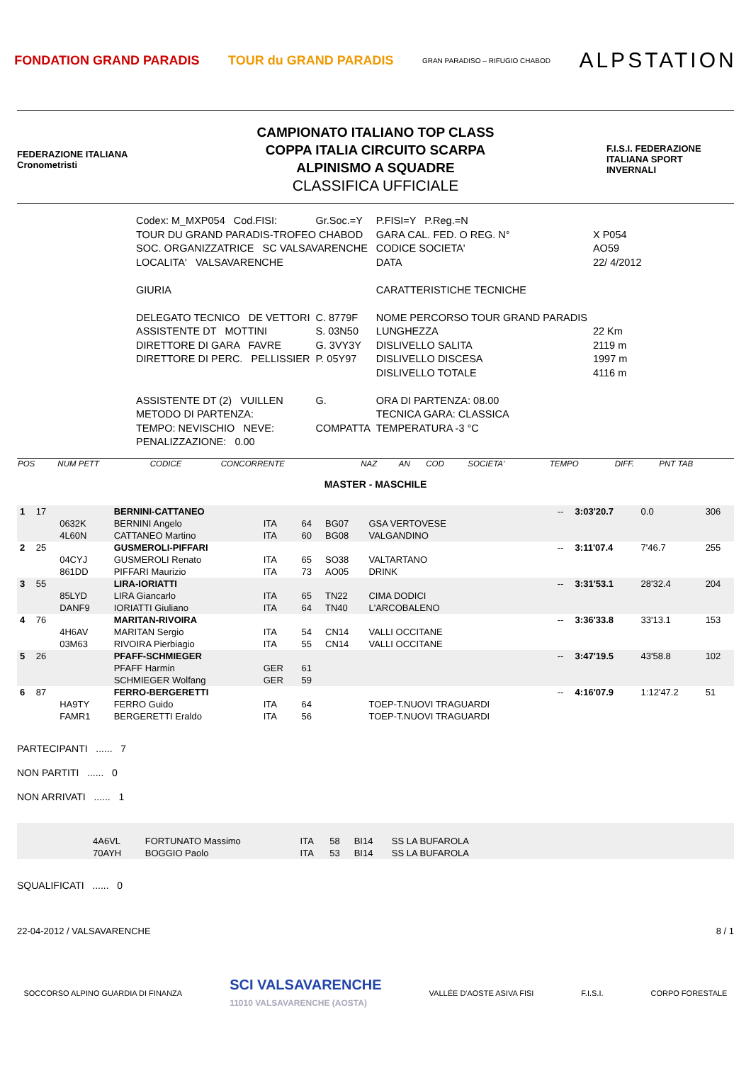FONDATION GRAND PARADIS TOUR du GRAND PARADIS GRAN PARADISO – RIFUGIO CHABOD ALPSTATION
FEDERAZIONE ITALIANA Cronometristi
CAMPIONATO ITALIANO TOP CLASS
COPPA ITALIA CIRCUITO SCARPA
ALPINISMO A SQUADRE
CLASSIFICA UFFICIALE
F.I.S.I. FEDERAZIONE ITALIANA SPORT INVERNALI
| Codex: M_MXP054 Cod.FISI: | Gr.Soc.=Y | P.FISI=Y P.Reg.=N | |
| TOUR DU GRAND PARADIS-TROFEO CHABOD | | GARA CAL. FED. O REG. N° | X P054 |
| SOC. ORGANIZZATRICE SC VALSAVARENCHE | | CODICE SOCIETA' | AO59 |
| LOCALITA' VALSAVARENCHE | | DATA | 22/ 4/2012 |
| GIURIA | | CARATTERISTICHE TECNICHE | |
| DELEGATO TECNICO DE VETTORI | C. 8779F | NOME PERCORSO TOUR GRAND PARADIS | |
| ASSISTENTE DT MOTTINI | S. 03N50 | LUNGHEZZA | 22 Km |
| DIRETTORE DI GARA FAVRE | G. 3VY3Y | DISLIVELLO SALITA | 2119 m |
| DIRETTORE DI PERC. PELLISSIER | P. 05Y97 | DISLIVELLO DISCESA | 1997 m |
| | | DISLIVELLO TOTALE | 4116 m |
| ASSISTENTE DT (2) VUILLEN | G. | ORA DI PARTENZA: 08.00 | |
| METODO DI PARTENZA: | | TECNICA GARA: CLASSICA | |
| TEMPO: NEVISCHIO NEVE: | COMPATTA | TEMPERATURA -3 °C | |
| PENALIZZAZIONE: 0.00 | | | |
| POS | NUM PETT | CODICE | CONCORRENTE | NAZ | AN | COD | SOCIETA' | TEMPO | DIFF. | PNT TAB |
MASTER - MASCHILE
| 1 | 17 | | BERNINI-CATTANEO | | | | | -- | 3:03'20.7 | 0.0 | 306 |
| | | 0632K | BERNINI Angelo | ITA | 64 | BG07 | GSA VERTOVESE | | | | |
| | | 4L60N | CATTANEO Martino | ITA | 60 | BG08 | VALGANDINO | | | | |
| 2 | 25 | | GUSMEROLI-PIFFARI | | | | | -- | 3:11'07.4 | 7'46.7 | 255 |
| | | 04CYJ | GUSMEROLI Renato | ITA | 65 | SO38 | VALTARTANO | | | | |
| | | 861DD | PIFFARI Maurizio | ITA | 73 | AO05 | DRINK | | | | |
| 3 | 55 | | LIRA-IORIATTI | | | | | -- | 3:31'53.1 | 28'32.4 | 204 |
| | | 85LYD | LIRA Giancarlo | ITA | 65 | TN22 | CIMA DODICI | | | | |
| | | DANF9 | IORIATTI Giuliano | ITA | 64 | TN40 | L'ARCOBALENO | | | | |
| 4 | 76 | | MARITAN-RIVOIRA | | | | | -- | 3:36'33.8 | 33'13.1 | 153 |
| | | 4H6AV | MARITAN Sergio | ITA | 54 | CN14 | VALLI OCCITANE | | | | |
| | | 03M63 | RIVOIRA Pierbiagio | ITA | 55 | CN14 | VALLI OCCITANE | | | | |
| 5 | 26 | | PFAFF-SCHMIEGER | | | | | -- | 3:47'19.5 | 43'58.8 | 102 |
| | | | PFAFF Harmin | GER | 61 | | | | | | |
| | | | SCHMIEGER Wolfang | GER | 59 | | | | | | |
| 6 | 87 | | FERRO-BERGERETTI | | | | | -- | 4:16'07.9 | 1:12'47.2 | 51 |
| | | HA9TY | FERRO Guido | ITA | 64 | | TOEP-T.NUOVI TRAGUARDI | | | | |
| | | FAMR1 | BERGERETTI Eraldo | ITA | 56 | | TOEP-T.NUOVI TRAGUARDI | | | | |
PARTECIPANTI ...... 7
NON PARTITI ...... 0
NON ARRIVATI ...... 1
| | 4A6VL | FORTUNATO Massimo | ITA | 58 | BI14 | SS LA BUFAROLA | |
| | 70AYH | BOGGIO Paolo | ITA | 53 | BI14 | SS LA BUFAROLA | |
SQUALIFICATI ...... 0
22-04-2012 / VALSAVARENCHE 8 / 1
SOCCORSO ALPINO GUARDIA DI FINANZA SCI VALSAVARENCHE
11010 VALSAVARENCHE (AOSTA) VALLÉE D'AOSTE ASIVA FISI F.I.S.I. CORPO FORESTALE